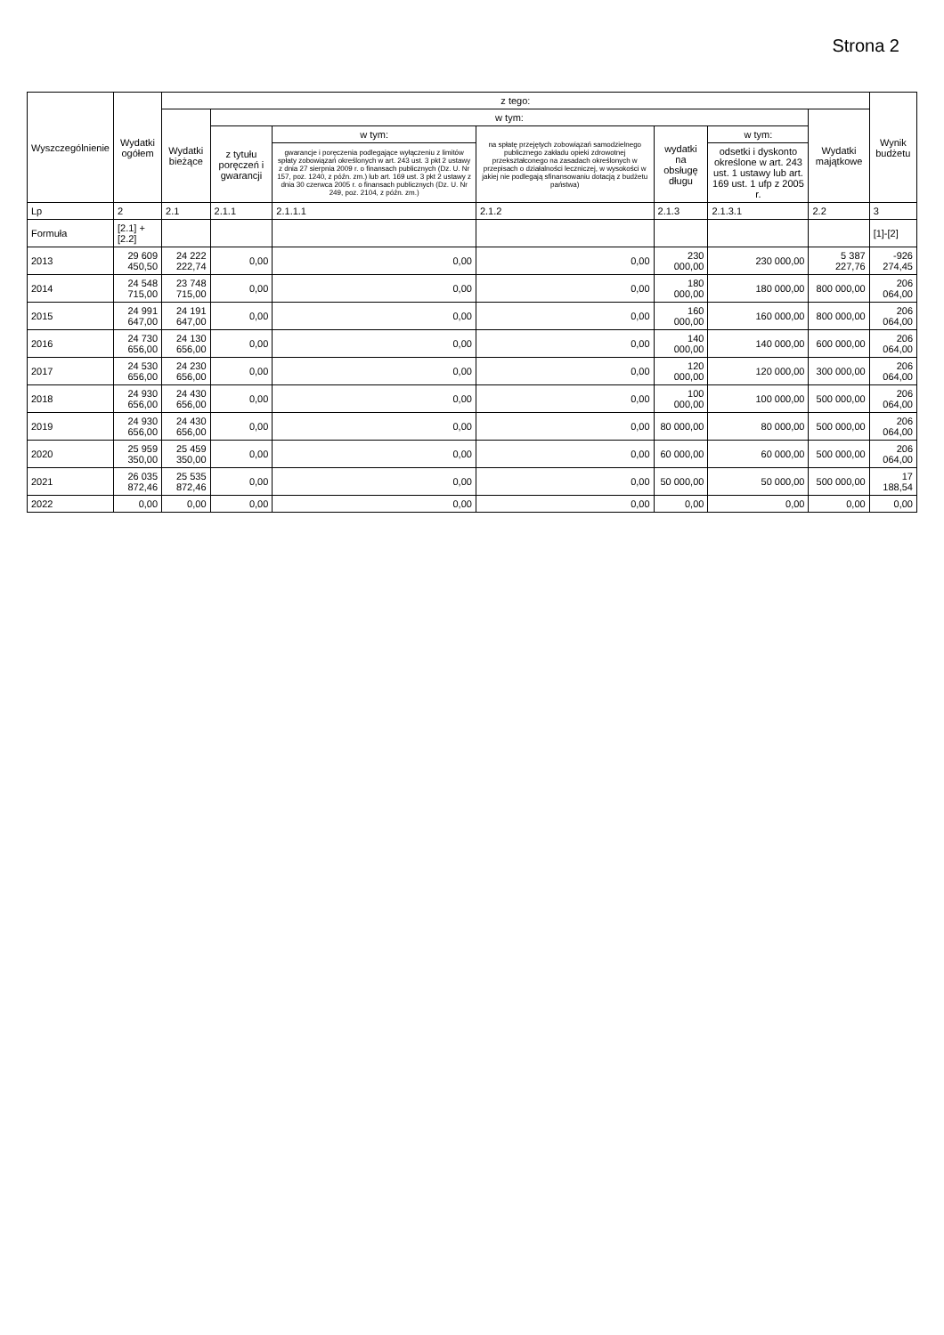Strona 2
| Wyszczególnienie | Wydatki ogółem | z tego: | | | | | | | Wynik budżetu |
| --- | --- | --- | --- | --- | --- | --- | --- | --- | --- |
| | | Wydatki bieżące | w tym: | | | | | Wydatki majątkowe | |
| | | | z tytułu poręczeń i gwarancji | w tym: | na spłatę przejętych zobowiązań samodzielnego publicznego zakładu opieki zdrowotnej przekształconego na zasadach określonych w przepisach o działalności leczniczej, w wysokości w jakiej nie podlegają sfinansowaniu dotacją z budżetu państwa) | wydatki na obsługę długu | w tym: | | |
| | | | | gwarancje i poręczenia podlegające wyłączeniu z limitów spłaty zobowiązań określonych w art. 243 ust. 3 pkt 2 ustawy z dnia 27 sierpnia 2009 r. o finansach publicznych (Dz. U. Nr 157, poz. 1240, z późn. zm.) lub art. 169 ust. 3 pkt 2 ustawy z dnia 30 czerwca 2005 r. o finansach publicznych (Dz. U. Nr 249, poz. 2104, z późn. zm.) | | | odsetki i dyskonto określone w art. 243 ust. 1 ustawy lub art. 169 ust. 1 ufp z 2005 r. | | |
| Lp | 2 | 2.1 | 2.1.1 | 2.1.1.1 | 2.1.2 | 2.1.3 | 2.1.3.1 | 2.2 | 3 |
| Formuła | [2.1] + [2.2] | | | | | | | | [1]-[2] |
| 2013 | 29 609 450,50 | 24 222 222,74 | 0,00 | 0,00 | 0,00 | 230 000,00 | 230 000,00 | 5 387 227,76 | -926 274,45 |
| 2014 | 24 548 715,00 | 23 748 715,00 | 0,00 | 0,00 | 0,00 | 180 000,00 | 180 000,00 | 800 000,00 | 206 064,00 |
| 2015 | 24 991 647,00 | 24 191 647,00 | 0,00 | 0,00 | 0,00 | 160 000,00 | 160 000,00 | 800 000,00 | 206 064,00 |
| 2016 | 24 730 656,00 | 24 130 656,00 | 0,00 | 0,00 | 0,00 | 140 000,00 | 140 000,00 | 600 000,00 | 206 064,00 |
| 2017 | 24 530 656,00 | 24 230 656,00 | 0,00 | 0,00 | 0,00 | 120 000,00 | 120 000,00 | 300 000,00 | 206 064,00 |
| 2018 | 24 930 656,00 | 24 430 656,00 | 0,00 | 0,00 | 0,00 | 100 000,00 | 100 000,00 | 500 000,00 | 206 064,00 |
| 2019 | 24 930 656,00 | 24 430 656,00 | 0,00 | 0,00 | 0,00 | 80 000,00 | 80 000,00 | 500 000,00 | 206 064,00 |
| 2020 | 25 959 350,00 | 25 459 350,00 | 0,00 | 0,00 | 0,00 | 60 000,00 | 60 000,00 | 500 000,00 | 206 064,00 |
| 2021 | 26 035 872,46 | 25 535 872,46 | 0,00 | 0,00 | 0,00 | 50 000,00 | 50 000,00 | 500 000,00 | 17 188,54 |
| 2022 | 0,00 | 0,00 | 0,00 | 0,00 | 0,00 | 0,00 | 0,00 | 0,00 | 0,00 |